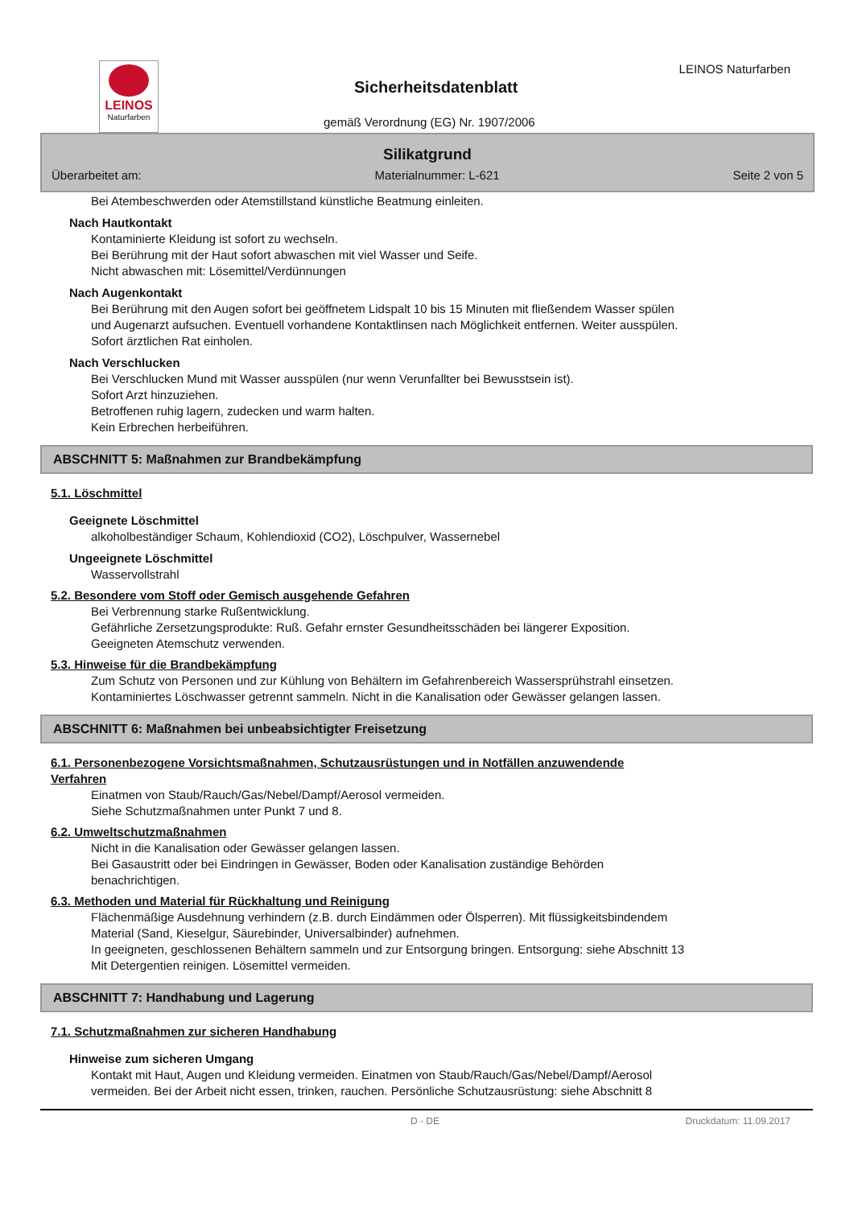LEINOS
Naturfarben
Sicherheitsdatenblatt
gemäß Verordnung (EG) Nr. 1907/2006
LEINOS Naturfarben
Silikatgrund
Überarbeitet am: Materialnummer: L-621 Seite 2 von 5
Bei Atembeschwerden oder Atemstillstand künstliche Beatmung einleiten.
Nach Hautkontakt
Kontaminierte Kleidung ist sofort zu wechseln.
Bei Berührung mit der Haut sofort abwaschen mit viel Wasser und Seife.
Nicht abwaschen mit: Lösemittel/Verdünnungen
Nach Augenkontakt
Bei Berührung mit den Augen sofort bei geöffnetem Lidspalt 10 bis 15 Minuten mit fließendem Wasser spülen
und Augenarzt aufsuchen. Eventuell vorhandene Kontaktlinsen nach Möglichkeit entfernen. Weiter ausspülen.
Sofort ärztlichen Rat einholen.
Nach Verschlucken
Bei Verschlucken Mund mit Wasser ausspülen (nur wenn Verunfallter bei Bewusstsein ist).
Sofort Arzt hinzuziehen.
Betroffenen ruhig lagern, zudecken und warm halten.
Kein Erbrechen herbeiführen.
ABSCHNITT 5: Maßnahmen zur Brandbekämpfung
5.1. Löschmittel
Geeignete Löschmittel
alkoholbeständiger Schaum, Kohlendioxid (CO2), Löschpulver, Wassernebel
Ungeeignete Löschmittel
Wasservollstrahl
5.2. Besondere vom Stoff oder Gemisch ausgehende Gefahren
Bei Verbrennung starke Rußentwicklung.
Gefährliche Zersetzungsprodukte: Ruß. Gefahr ernster Gesundheitsschäden bei längerer Exposition.
Geeigneten Atemschutz verwenden.
5.3. Hinweise für die Brandbekämpfung
Zum Schutz von Personen und zur Kühlung von Behältern im Gefahrenbereich Wassersprühstrahl einsetzen.
Kontaminiertes Löschwasser getrennt sammeln. Nicht in die Kanalisation oder Gewässer gelangen lassen.
ABSCHNITT 6: Maßnahmen bei unbeabsichtigter Freisetzung
6.1. Personenbezogene Vorsichtsmaßnahmen, Schutzausrüstungen und in Notfällen anzuwendende
Verfahren
Einatmen von Staub/Rauch/Gas/Nebel/Dampf/Aerosol vermeiden.
Siehe Schutzmaßnahmen unter Punkt 7 und 8.
6.2. Umweltschutzmaßnahmen
Nicht in die Kanalisation oder Gewässer gelangen lassen.
Bei Gasaustritt oder bei Eindringen in Gewässer, Boden oder Kanalisation zuständige Behörden
benachrichtigen.
6.3. Methoden und Material für Rückhaltung und Reinigung
Flächenmäßige Ausdehnung verhindern (z.B. durch Eindämmen oder Ölsperren). Mit flüssigkeitsbindendem
Material (Sand, Kieselgur, Säurebinder, Universalbinder) aufnehmen.
In geeigneten, geschlossenen Behältern sammeln und zur Entsorgung bringen. Entsorgung: siehe Abschnitt 13
Mit Detergentien reinigen. Lösemittel vermeiden.
ABSCHNITT 7: Handhabung und Lagerung
7.1. Schutzmaßnahmen zur sicheren Handhabung
Hinweise zum sicheren Umgang
Kontakt mit Haut, Augen und Kleidung vermeiden. Einatmen von Staub/Rauch/Gas/Nebel/Dampf/Aerosol
vermeiden. Bei der Arbeit nicht essen, trinken, rauchen. Persönliche Schutzausrüstung: siehe Abschnitt 8
D - DE Druckdatum: 11.09.2017